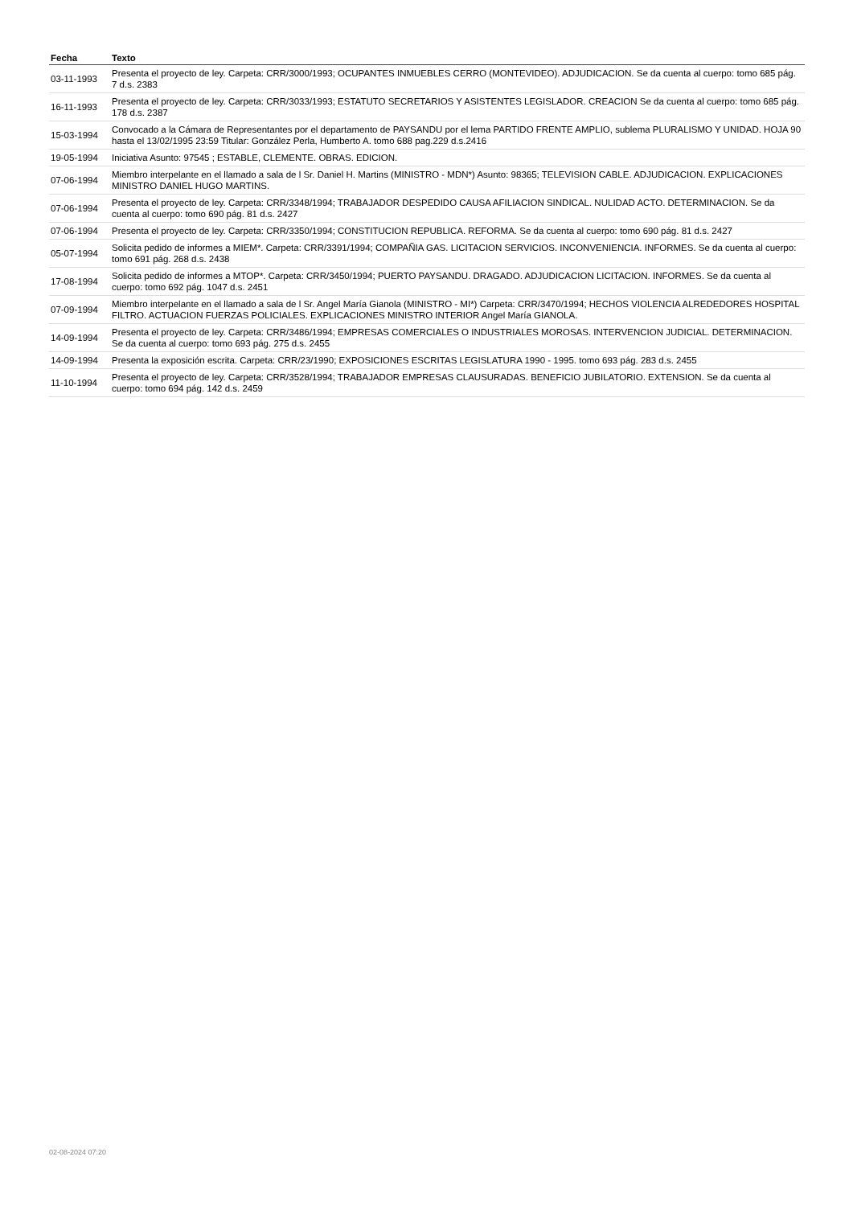| Fecha | Texto |
| --- | --- |
| 03-11-1993 | Presenta el proyecto de ley. Carpeta: CRR/3000/1993; OCUPANTES INMUEBLES CERRO (MONTEVIDEO). ADJUDICACION. Se da cuenta al cuerpo: tomo 685 pág. 7 d.s. 2383 |
| 16-11-1993 | Presenta el proyecto de ley. Carpeta: CRR/3033/1993; ESTATUTO SECRETARIOS Y ASISTENTES LEGISLADOR. CREACION Se da cuenta al cuerpo: tomo 685 pág. 178 d.s. 2387 |
| 15-03-1994 | Convocado a la Cámara de Representantes por el departamento de PAYSANDU por el lema PARTIDO FRENTE AMPLIO, sublema PLURALISMO Y UNIDAD. HOJA 90 hasta el 13/02/1995 23:59 Titular: González Perla, Humberto A. tomo 688 pag.229 d.s.2416 |
| 19-05-1994 | Iniciativa Asunto: 97545 ; ESTABLE, CLEMENTE. OBRAS. EDICION. |
| 07-06-1994 | Miembro interpelante en el llamado a sala de l Sr. Daniel H. Martins (MINISTRO - MDN*) Asunto: 98365; TELEVISION CABLE. ADJUDICACION. EXPLICACIONES MINISTRO DANIEL HUGO MARTINS. |
| 07-06-1994 | Presenta el proyecto de ley. Carpeta: CRR/3348/1994; TRABAJADOR DESPEDIDO CAUSA AFILIACION SINDICAL. NULIDAD ACTO. DETERMINACION. Se da cuenta al cuerpo: tomo 690 pág. 81 d.s. 2427 |
| 07-06-1994 | Presenta el proyecto de ley. Carpeta: CRR/3350/1994; CONSTITUCION REPUBLICA. REFORMA. Se da cuenta al cuerpo: tomo 690 pág. 81 d.s. 2427 |
| 05-07-1994 | Solicita pedido de informes a MIEM*. Carpeta: CRR/3391/1994; COMPAÑIA GAS. LICITACION SERVICIOS. INCONVENIENCIA. INFORMES. Se da cuenta al cuerpo: tomo 691 pág. 268 d.s. 2438 |
| 17-08-1994 | Solicita pedido de informes a MTOP*. Carpeta: CRR/3450/1994; PUERTO PAYSANDU. DRAGADO. ADJUDICACION LICITACION. INFORMES. Se da cuenta al cuerpo: tomo 692 pág. 1047 d.s. 2451 |
| 07-09-1994 | Miembro interpelante en el llamado a sala de l Sr. Angel María Gianola (MINISTRO - MI*) Carpeta: CRR/3470/1994; HECHOS VIOLENCIA ALREDEDORES HOSPITAL FILTRO. ACTUACION FUERZAS POLICIALES. EXPLICACIONES MINISTRO INTERIOR Angel María GIANOLA. |
| 14-09-1994 | Presenta el proyecto de ley. Carpeta: CRR/3486/1994; EMPRESAS COMERCIALES O INDUSTRIALES MOROSAS. INTERVENCION JUDICIAL. DETERMINACION. Se da cuenta al cuerpo: tomo 693 pág. 275 d.s. 2455 |
| 14-09-1994 | Presenta la exposición escrita. Carpeta: CRR/23/1990; EXPOSICIONES ESCRITAS LEGISLATURA 1990 - 1995. tomo 693 pág. 283 d.s. 2455 |
| 11-10-1994 | Presenta el proyecto de ley. Carpeta: CRR/3528/1994; TRABAJADOR EMPRESAS CLAUSURADAS. BENEFICIO JUBILATORIO. EXTENSION. Se da cuenta al cuerpo: tomo 694 pág. 142 d.s. 2459 |
02-08-2024 07:20